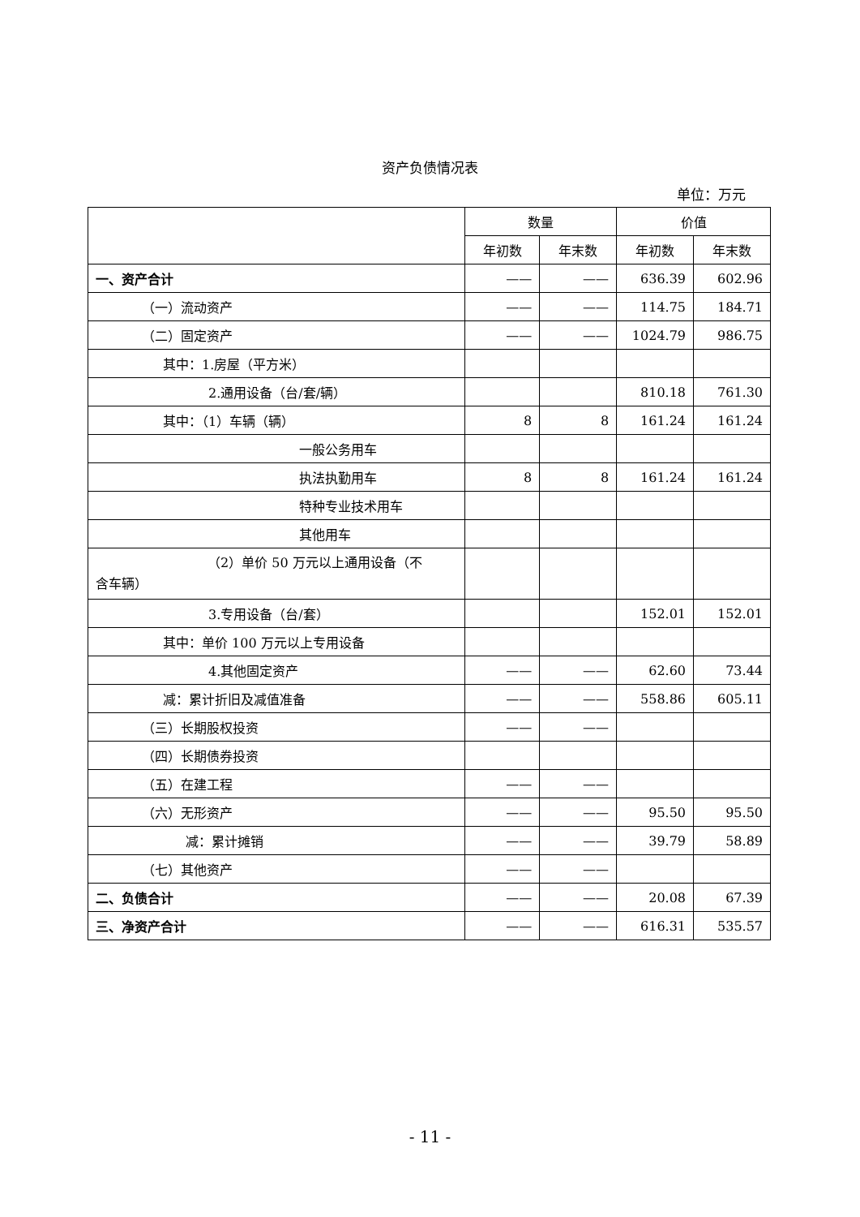资产负债情况表
单位：万元
| | 数量 | | 价值 | |
| --- | --- | --- | --- | --- |
| | 年初数 | 年末数 | 年初数 | 年末数 |
| 一、资产合计 | —— | —— | 636.39 | 602.96 |
| （一）流动资产 | —— | —— | 114.75 | 184.71 |
| （二）固定资产 | —— | —— | 1024.79 | 986.75 |
| 其中：1.房屋（平方米） | | | | |
| 2.通用设备（台/套/辆） | | | 810.18 | 761.30 |
| 其中：（1）车辆（辆） | 8 | 8 | 161.24 | 161.24 |
| 一般公务用车 | | | | |
| 执法执勤用车 | 8 | 8 | 161.24 | 161.24 |
| 特种专业技术用车 | | | | |
| 其他用车 | | | | |
| （2）单价 50 万元以上通用设备（不 含车辆） | | | | |
| 3.专用设备（台/套） | | | 152.01 | 152.01 |
| 其中：单价 100 万元以上专用设备 | | | | |
| 4.其他固定资产 | —— | —— | 62.60 | 73.44 |
| 减：累计折旧及减值准备 | —— | —— | 558.86 | 605.11 |
| （三）长期股权投资 | —— | —— | | |
| （四）长期债券投资 | | | | |
| （五）在建工程 | —— | —— | | |
| （六）无形资产 | —— | —— | 95.50 | 95.50 |
| 减：累计摊销 | —— | —— | 39.79 | 58.89 |
| （七）其他资产 | —— | —— | | |
| 二、负债合计 | —— | —— | 20.08 | 67.39 |
| 三、净资产合计 | —— | —— | 616.31 | 535.57 |
- 11 -